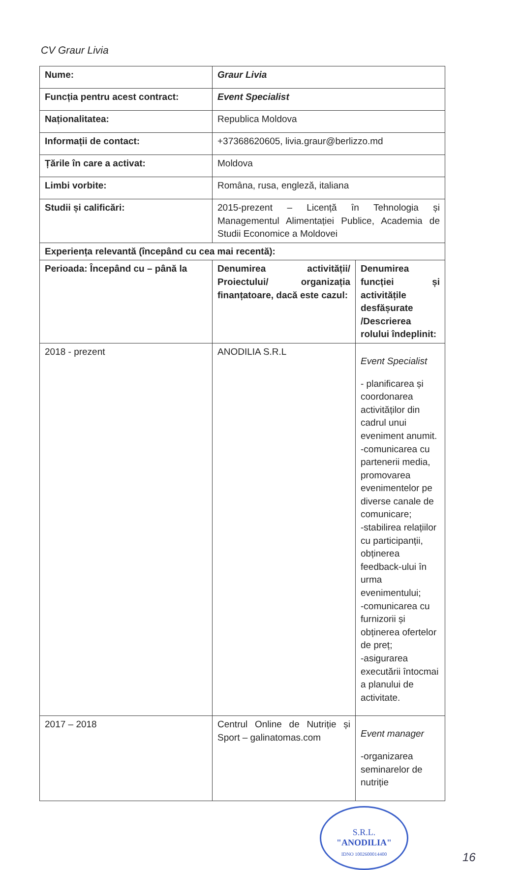CV Graur Livia
| Nume: | Graur Livia | |
| Funcția pentru acest contract: | Event Specialist | |
| Naționalitatea: | Republica Moldova | |
| Informații de contact: | +37368620605, livia.graur@berlizzo.md | |
| Țările în care a activat: | Moldova | |
| Limbi vorbite: | Româna, rusa, engleză, italiana | |
| Studii și calificări: | 2015-prezent – Licență în Tehnologia și Managementul Alimentației Publice, Academia de Studii Economice a Moldovei | |
| Experiența relevantă (începând cu cea mai recentă): | | |
| Perioada: Începând cu – până la | Denumirea activității/ Proiectului/ organizația finanțatoare, dacă este cazul: | Denumirea funcției și activitățile desfășurate /Descrierea rolului îndeplinit: |
| 2018 - prezent | ANODILIA S.R.L | Event Specialist - planificarea și coordonarea activităților din cadrul unui eveniment anumit. -comunicarea cu partenerii media, promovarea evenimentelor pe diverse canale de comunicare; -stabilirea relațiilor cu participanții, obținerea feedback-ului în urma evenimentului; -comunicarea cu furnizorii și obținerea ofertelor de preț; -asigurarea executării întocmai a planului de activitate. |
| 2017 – 2018 | Centrul Online de Nutriție și Sport – galinatomas.com | Event manager -organizarea seminarelor de nutriție |
S.R.L.
"ANODILIA"
IDNO 1002600014400
16